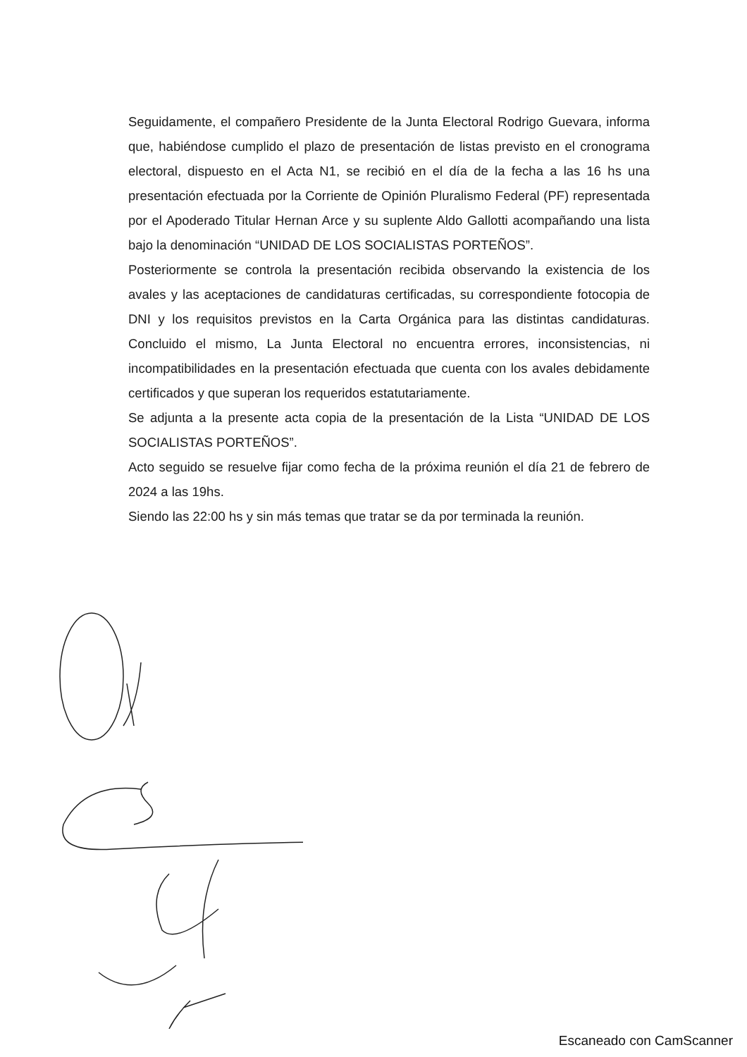Seguidamente, el compañero Presidente de la Junta Electoral Rodrigo Guevara, informa que, habiéndose cumplido el plazo de presentación de listas previsto en el cronograma electoral, dispuesto en el Acta N1, se recibió en el día de la fecha a las 16 hs una presentación efectuada por la Corriente de Opinión Pluralismo Federal (PF) representada por el Apoderado Titular Hernan Arce y su suplente Aldo Gallotti acompañando una lista bajo la denominación “UNIDAD DE LOS SOCIALISTAS PORTEÑOS”.
Posteriormente se controla la presentación recibida observando la existencia de los avales y las aceptaciones de candidaturas certificadas, su correspondiente fotocopia de DNI y los requisitos previstos en la Carta Orgánica para las distintas candidaturas. Concluido el mismo, La Junta Electoral no encuentra errores, inconsistencias, ni incompatibilidades en la presentación efectuada que cuenta con los avales debidamente certificados y que superan los requeridos estatutariamente.
Se adjunta a la presente acta copia de la presentación de la Lista “UNIDAD DE LOS SOCIALISTAS PORTEÑOS”.
Acto seguido se resuelve fijar como fecha de la próxima reunión el día 21 de febrero de 2024 a las 19hs.
Siendo las 22:00 hs y sin más temas que tratar se da por terminada la reunión.
Escaneado con CamScanner